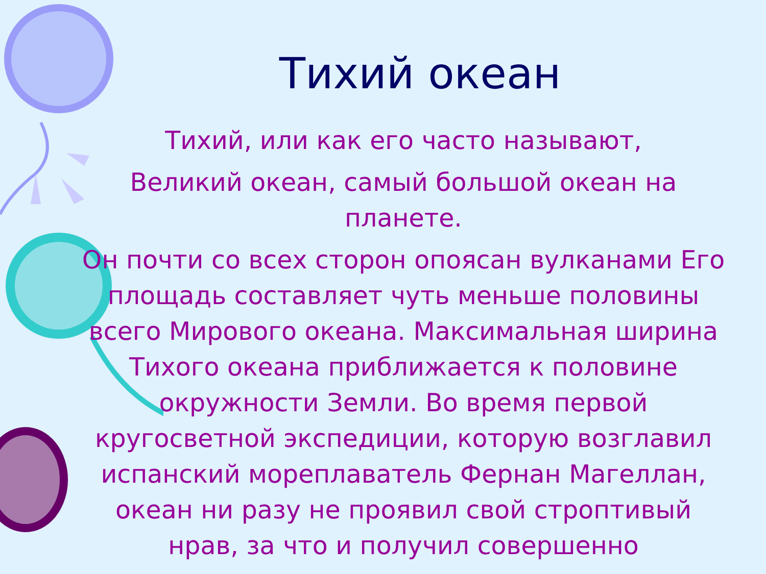Тихий океан
Тихий, или как его часто называют,
Великий океан, самый большой океан на планете.
Он почти со всех сторон опоясан вулканами Его площадь составляет чуть меньше половины всего Мирового океана. Максимальная ширина Тихого океана приближается к половине окружности Земли. Во время первой кругосветной экспедиции, которую возглавил испанский мореплаватель Фернан Магеллан, океан ни разу не проявил свой строптивый нрав, за что и получил совершенно